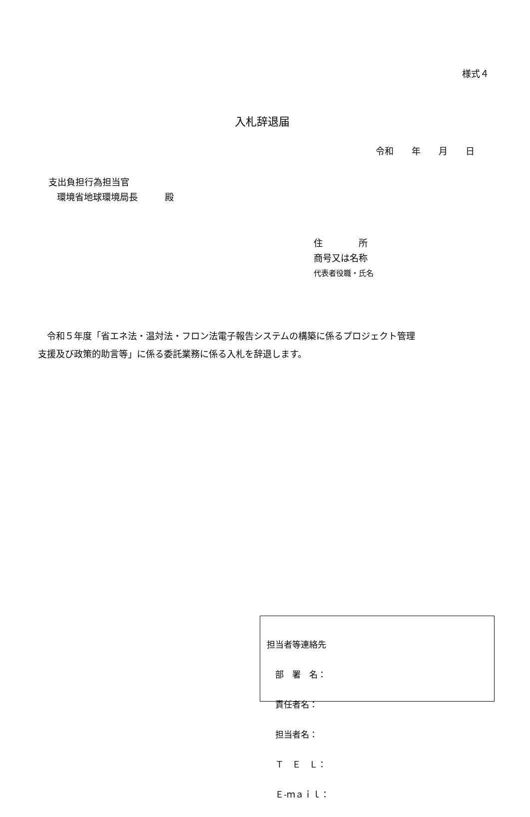様式４
入札辞退届
令和　　年　　月　　日
支出負担行為担当官
環境省地球環境局長　　　殿
住　　　　所
商号又は名称
代表者役職・氏名
　令和５年度「省エネ法・温対法・フロン法電子報告システムの構築に係るプロジェクト管理 支援及び政策的助言等」に係る委託業務に係る入札を辞退します。
担当者等連絡先
　部　署　名：
　責任者名：
　担当者名：
　Ｔ　Ｅ　Ｌ：
　Ｅ-ｍａｉｌ：